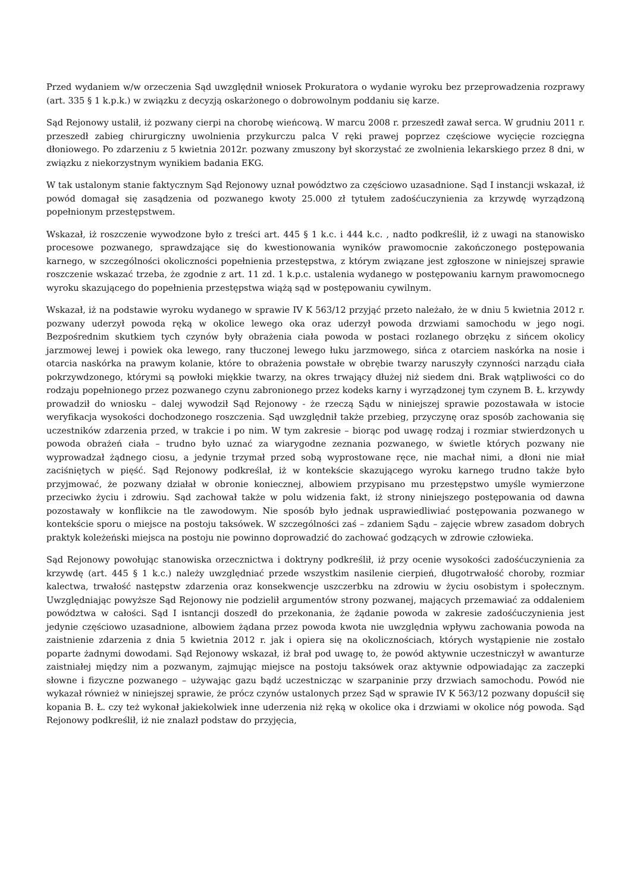Przed wydaniem w/w orzeczenia Sąd uwzględnił wniosek Prokuratora o wydanie wyroku bez przeprowadzenia rozprawy (art. 335 § 1 k.p.k.) w związku z decyzją oskarżonego o dobrowolnym poddaniu się karze.
Sąd Rejonowy ustalił, iż pozwany cierpi na chorobę wieńcową. W marcu 2008 r. przeszedł zawał serca. W grudniu 2011 r. przeszedł zabieg chirurgiczny uwolnienia przykurczu palca V ręki prawej poprzez częściowe wycięcie rozcięgna dłoniowego. Po zdarzeniu z 5 kwietnia 2012r. pozwany zmuszony był skorzystać ze zwolnienia lekarskiego przez 8 dni, w związku z niekorzystnym wynikiem badania EKG.
W tak ustalonym stanie faktycznym Sąd Rejonowy uznał powództwo za częściowo uzasadnione. Sąd I instancji wskazał, iż powód domagał się zasądzenia od pozwanego kwoty 25.000 zł tytułem zadośćuczynienia za krzywdę wyrządzoną popełnionym przestępstwem.
Wskazał, iż roszczenie wywodzone było z treści art. 445 § 1 k.c. i 444 k.c. , nadto podkreślił, iż z uwagi na stanowisko procesowe pozwanego, sprawdzające się do kwestionowania wyników prawomocnie zakończonego postępowania karnego, w szczególności okoliczności popełnienia przestępstwa, z którym związane jest zgłoszone w niniejszej sprawie roszczenie wskazać trzeba, że zgodnie z art. 11 zd. 1 k.p.c. ustalenia wydanego w postępowaniu karnym prawomocnego wyroku skazującego do popełnienia przestępstwa wiążą sąd w postępowaniu cywilnym.
Wskazał, iż na podstawie wyroku wydanego w sprawie IV K 563/12 przyjąć przeto należało, że w dniu 5 kwietnia 2012 r. pozwany uderzył powoda ręką w okolice lewego oka oraz uderzył powoda drzwiami samochodu w jego nogi. Bezpośrednim skutkiem tych czynów były obrażenia ciała powoda w postaci rozlanego obrzęku z sińcem okolicy jarzmowej lewej i powiek oka lewego, rany tłuczonej lewego łuku jarzmowego, sińca z otarciem naskórka na nosie i otarcia naskórka na prawym kolanie, które to obrażenia powstałe w obrębie twarzy naruszyły czynności narządu ciała pokrzywdzonego, którymi są powłoki miękkie twarzy, na okres trwający dłużej niż siedem dni. Brak wątpliwości co do rodzaju popełnionego przez pozwanego czynu zabronionego przez kodeks karny i wyrządzonej tym czynem B. Ł. krzywdy prowadził do wniosku – dalej wywodził Sąd Rejonowy - że rzeczą Sądu w niniejszej sprawie pozostawała w istocie weryfikacja wysokości dochodzonego roszczenia. Sąd uwzględnił także przebieg, przyczynę oraz sposób zachowania się uczestników zdarzenia przed, w trakcie i po nim. W tym zakresie – biorąc pod uwagę rodzaj i rozmiar stwierdzonych u powoda obrażeń ciała – trudno było uznać za wiarygodne zeznania pozwanego, w świetle których pozwany nie wyprowadzał żądnego ciosu, a jedynie trzymał przed sobą wyprostowane ręce, nie machał nimi, a dłoni nie miał zaciśniętych w pięść. Sąd Rejonowy podkreślał, iż w kontekście skazującego wyroku karnego trudno także było przyjmować, że pozwany działał w obronie koniecznej, albowiem przypisano mu przestępstwo umyśle wymierzone przeciwko życiu i zdrowiu. Sąd zachował także w polu widzenia fakt, iż strony niniejszego postępowania od dawna pozostawały w konflikcie na tle zawodowym. Nie sposób było jednak usprawiedliwiać postępowania pozwanego w kontekście sporu o miejsce na postoju taksówek. W szczególności zaś – zdaniem Sądu – zajęcie wbrew zasadom dobrych praktyk koleżeński miejsca na postoju nie powinno doprowadzić do zachować godzących w zdrowie człowieka.
Sąd Rejonowy powołując stanowiska orzecznictwa i doktryny podkreślił, iż przy ocenie wysokości zadośćuczynienia za krzywdę (art. 445 § 1 k.c.) należy uwzględniać przede wszystkim nasilenie cierpień, długotrwałość choroby, rozmiar kalectwa, trwałość następstw zdarzenia oraz konsekwencje uszczerbku na zdrowiu w życiu osobistym i społecznym. Uwzględniając powyższe Sąd Rejonowy nie podzielił argumentów strony pozwanej, mających przemawiać za oddaleniem powództwa w całości. Sąd I isntancji doszedł do przekonania, że żądanie powoda w zakresie zadośćuczynienia jest jedynie częściowo uzasadnione, albowiem żądana przez powoda kwota nie uwzględnia wpływu zachowania powoda na zaistnienie zdarzenia z dnia 5 kwietnia 2012 r. jak i opiera się na okolicznościach, których wystąpienie nie zostało poparte żadnymi dowodami. Sąd Rejonowy wskazał, iż brał pod uwagę to, że powód aktywnie uczestniczył w awanturze zaistniałej między nim a pozwanym, zajmując miejsce na postoju taksówek oraz aktywnie odpowiadając za zaczepki słowne i fizyczne pozwanego – używając gazu bądź uczestnicząc w szarpaninie przy drzwiach samochodu. Powód nie wykazał również w niniejszej sprawie, że prócz czynów ustalonych przez Sąd w sprawie IV K 563/12 pozwany dopuścił się kopania B. Ł. czy też wykonał jakiekolwiek inne uderzenia niż ręką w okolice oka i drzwiami w okolice nóg powoda. Sąd Rejonowy podkreślił, iż nie znalazł podstaw do przyjęcia,